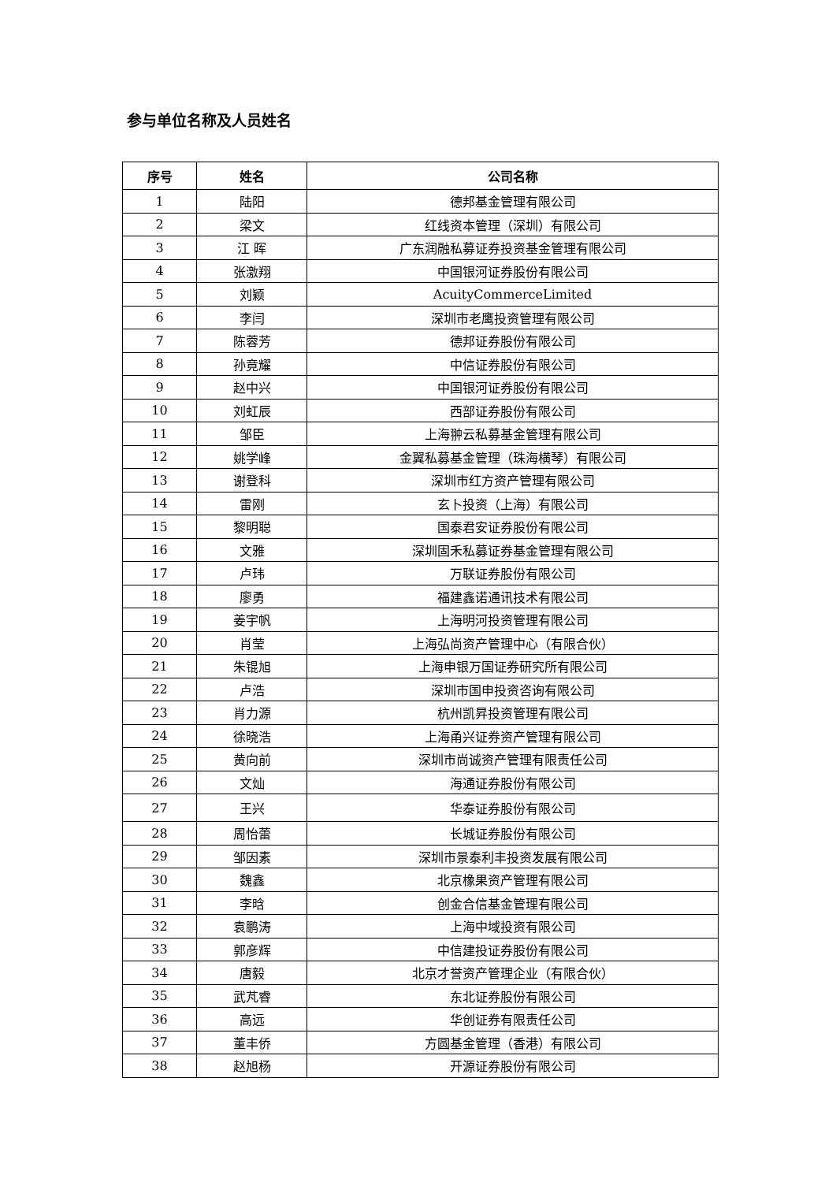参与单位名称及人员姓名
| 序号 | 姓名 | 公司名称 |
| --- | --- | --- |
| 1 | 陆阳 | 德邦基金管理有限公司 |
| 2 | 梁文 | 红线资本管理（深圳）有限公司 |
| 3 | 江 晖 | 广东润融私募证券投资基金管理有限公司 |
| 4 | 张激翔 | 中国银河证券股份有限公司 |
| 5 | 刘颖 | AcuityCommerceLimited |
| 6 | 李闫 | 深圳市老鹰投资管理有限公司 |
| 7 | 陈蓉芳 | 德邦证券股份有限公司 |
| 8 | 孙竟耀 | 中信证券股份有限公司 |
| 9 | 赵中兴 | 中国银河证券股份有限公司 |
| 10 | 刘虹辰 | 西部证券股份有限公司 |
| 11 | 邹臣 | 上海翀云私募基金管理有限公司 |
| 12 | 姚学峰 | 金翼私募基金管理（珠海横琴）有限公司 |
| 13 | 谢登科 | 深圳市红方资产管理有限公司 |
| 14 | 雷刚 | 玄卜投资（上海）有限公司 |
| 15 | 黎明聪 | 国泰君安证券股份有限公司 |
| 16 | 文雅 | 深圳固禾私募证券基金管理有限公司 |
| 17 | 卢玮 | 万联证券股份有限公司 |
| 18 | 廖勇 | 福建鑫诺通讯技术有限公司 |
| 19 | 姜宇帆 | 上海明河投资管理有限公司 |
| 20 | 肖莹 | 上海弘尚资产管理中心（有限合伙） |
| 21 | 朱锟旭 | 上海申银万国证券研究所有限公司 |
| 22 | 卢浩 | 深圳市国申投资咨询有限公司 |
| 23 | 肖力源 | 杭州凯昇投资管理有限公司 |
| 24 | 徐晓浩 | 上海甬兴证券资产管理有限公司 |
| 25 | 黄向前 | 深圳市尚诚资产管理有限责任公司 |
| 26 | 文灿 | 海通证券股份有限公司 |
| 27 | 王兴 | 华泰证券股份有限公司 |
| 28 | 周怡蕾 | 长城证券股份有限公司 |
| 29 | 邹因素 | 深圳市景泰利丰投资发展有限公司 |
| 30 | 魏鑫 | 北京橡果资产管理有限公司 |
| 31 | 李晗 | 创金合信基金管理有限公司 |
| 32 | 袁鹏涛 | 上海中域投资有限公司 |
| 33 | 郭彦辉 | 中信建投证券股份有限公司 |
| 34 | 唐毅 | 北京才誉资产管理企业（有限合伙） |
| 35 | 武芃睿 | 东北证券股份有限公司 |
| 36 | 高远 | 华创证券有限责任公司 |
| 37 | 董丰侨 | 方圆基金管理（香港）有限公司 |
| 38 | 赵旭杨 | 开源证券股份有限公司 |